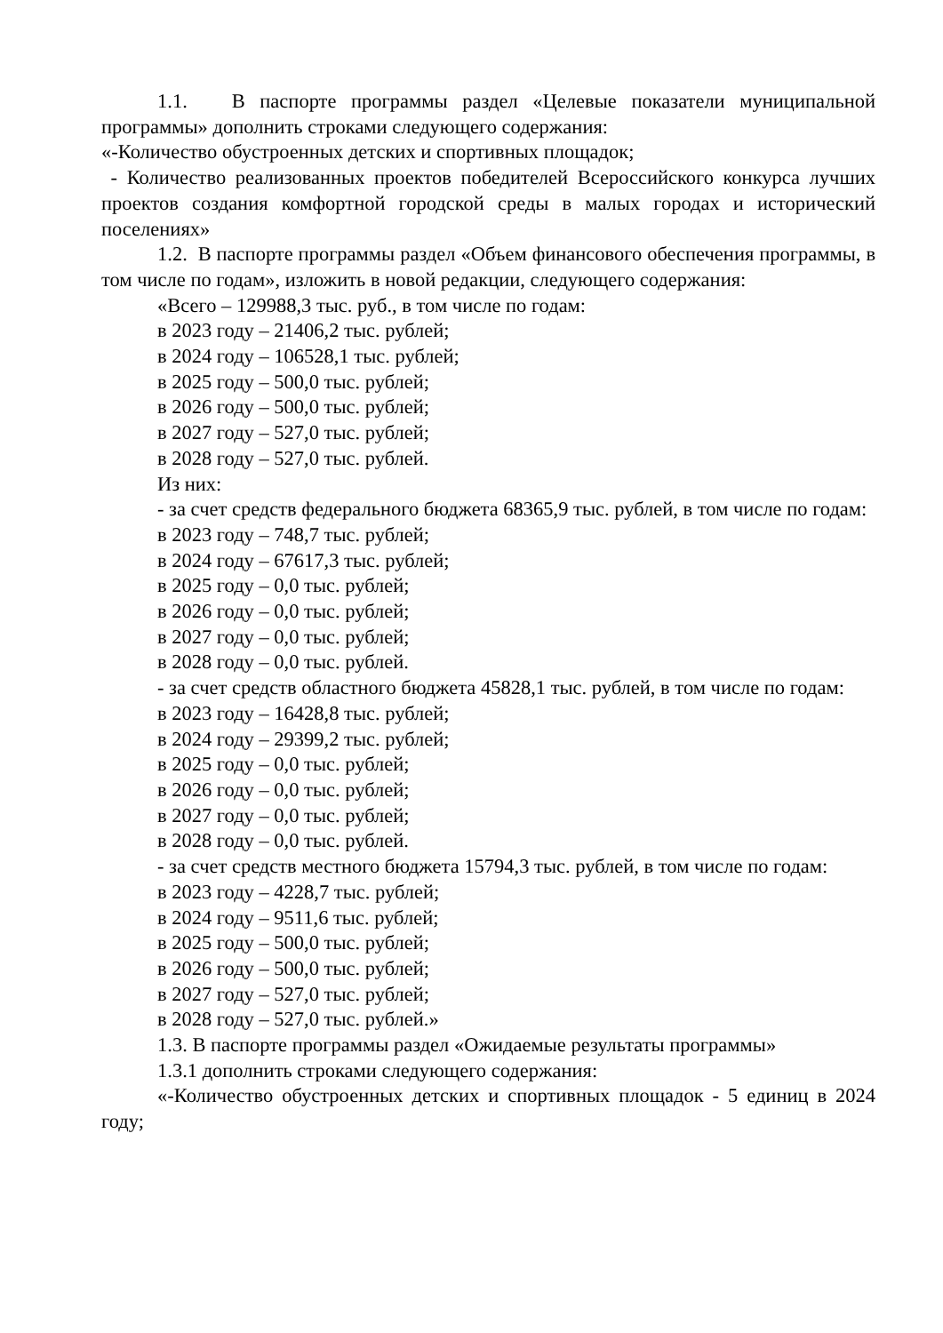1.1. В паспорте программы раздел «Целевые показатели муниципальной программы» дополнить строками следующего содержания:
«-Количество обустроенных детских и спортивных площадок;
- Количество реализованных проектов победителей Всероссийского конкурса лучших проектов создания комфортной городской среды в малых городах и исторический поселениях»
1.2. В паспорте программы раздел «Объем финансового обеспечения программы, в том числе по годам», изложить в новой редакции, следующего содержания:
«Всего – 129988,3 тыс. руб., в том числе по годам:
в 2023 году – 21406,2 тыс. рублей;
в 2024 году – 106528,1 тыс. рублей;
в 2025 году – 500,0 тыс. рублей;
в 2026 году – 500,0 тыс. рублей;
в 2027 году – 527,0 тыс. рублей;
в 2028 году – 527,0 тыс. рублей.
Из них:
- за счет средств федерального бюджета 68365,9 тыс. рублей, в том числе по годам:
в 2023 году – 748,7 тыс. рублей;
в 2024 году – 67617,3 тыс. рублей;
в 2025 году – 0,0 тыс. рублей;
в 2026 году – 0,0 тыс. рублей;
в 2027 году – 0,0 тыс. рублей;
в 2028 году – 0,0 тыс. рублей.
- за счет средств областного бюджета 45828,1 тыс. рублей, в том числе по годам:
в 2023 году – 16428,8 тыс. рублей;
в 2024 году – 29399,2 тыс. рублей;
в 2025 году – 0,0 тыс. рублей;
в 2026 году – 0,0 тыс. рублей;
в 2027 году – 0,0 тыс. рублей;
в 2028 году – 0,0 тыс. рублей.
- за счет средств местного бюджета 15794,3 тыс. рублей, в том числе по годам:
в 2023 году – 4228,7 тыс. рублей;
в 2024 году – 9511,6 тыс. рублей;
в 2025 году – 500,0 тыс. рублей;
в 2026 году – 500,0 тыс. рублей;
в 2027 году – 527,0 тыс. рублей;
в 2028 году – 527,0 тыс. рублей.»
1.3. В паспорте программы раздел «Ожидаемые результаты программы»
1.3.1 дополнить строками следующего содержания:
«-Количество обустроенных детских и спортивных площадок - 5 единиц в 2024 году;